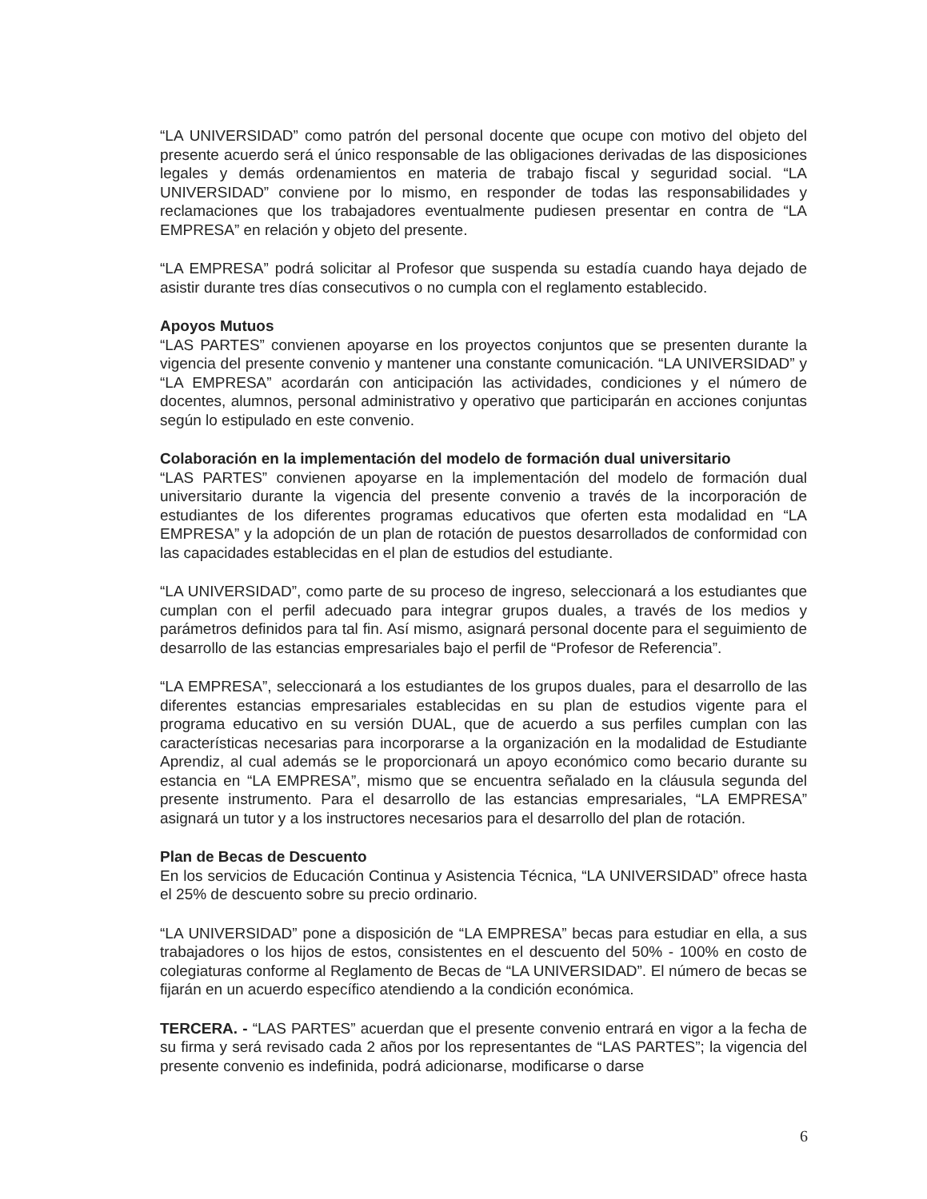“LA UNIVERSIDAD” como patrón del personal docente que ocupe con motivo del objeto del presente acuerdo será el único responsable de las obligaciones derivadas de las disposiciones legales y demás ordenamientos en materia de trabajo fiscal y seguridad social. “LA UNIVERSIDAD” conviene por lo mismo, en responder de todas las responsabilidades y reclamaciones que los trabajadores eventualmente pudiesen presentar en contra de “LA EMPRESA” en relación y objeto del presente.
“LA EMPRESA” podrá solicitar al Profesor que suspenda su estadía cuando haya dejado de asistir durante tres días consecutivos o no cumpla con el reglamento establecido.
Apoyos Mutuos
“LAS PARTES” convienen apoyarse en los proyectos conjuntos que se presenten durante la vigencia del presente convenio y mantener una constante comunicación. “LA UNIVERSIDAD” y “LA EMPRESA” acordarán con anticipación las actividades, condiciones y el número de docentes, alumnos, personal administrativo y operativo que participarán en acciones conjuntas según lo estipulado en este convenio.
Colaboración en la implementación del modelo de formación dual universitario
“LAS PARTES” convienen apoyarse en la implementación del modelo de formación dual universitario durante la vigencia del presente convenio a través de la incorporación de estudiantes de los diferentes programas educativos que oferten esta modalidad en “LA EMPRESA” y la adopción de un plan de rotación de puestos desarrollados de conformidad con las capacidades establecidas en el plan de estudios del estudiante.
“LA UNIVERSIDAD”, como parte de su proceso de ingreso, seleccionará a los estudiantes que cumplan con el perfil adecuado para integrar grupos duales, a través de los medios y parámetros definidos para tal fin. Así mismo, asignará personal docente para el seguimiento de desarrollo de las estancias empresariales bajo el perfil de “Profesor de Referencia”.
“LA EMPRESA”, seleccionará a los estudiantes de los grupos duales, para el desarrollo de las diferentes estancias empresariales establecidas en su plan de estudios vigente para el programa educativo en su versión DUAL, que de acuerdo a sus perfiles cumplan con las características necesarias para incorporarse a la organización en la modalidad de Estudiante Aprendiz, al cual además se le proporcionará un apoyo económico como becario durante su estancia en “LA EMPRESA”, mismo que se encuentra señalado en la cláusula segunda del presente instrumento. Para el desarrollo de las estancias empresariales, “LA EMPRESA” asignará un tutor y a los instructores necesarios para el desarrollo del plan de rotación.
Plan de Becas de Descuento
En los servicios de Educación Continua y Asistencia Técnica, “LA UNIVERSIDAD” ofrece hasta el 25% de descuento sobre su precio ordinario.
“LA UNIVERSIDAD” pone a disposición de “LA EMPRESA” becas para estudiar en ella, a sus trabajadores o los hijos de estos, consistentes en el descuento del 50% - 100% en costo de colegiaturas conforme al Reglamento de Becas de “LA UNIVERSIDAD”. El número de becas se fijarán en un acuerdo específico atendiendo a la condición económica.
TERCERA. - “LAS PARTES” acuerdan que el presente convenio entrará en vigor a la fecha de su firma y será revisado cada 2 años por los representantes de “LAS PARTES”; la vigencia del presente convenio es indefinida, podrá adicionarse, modificarse o darse
6